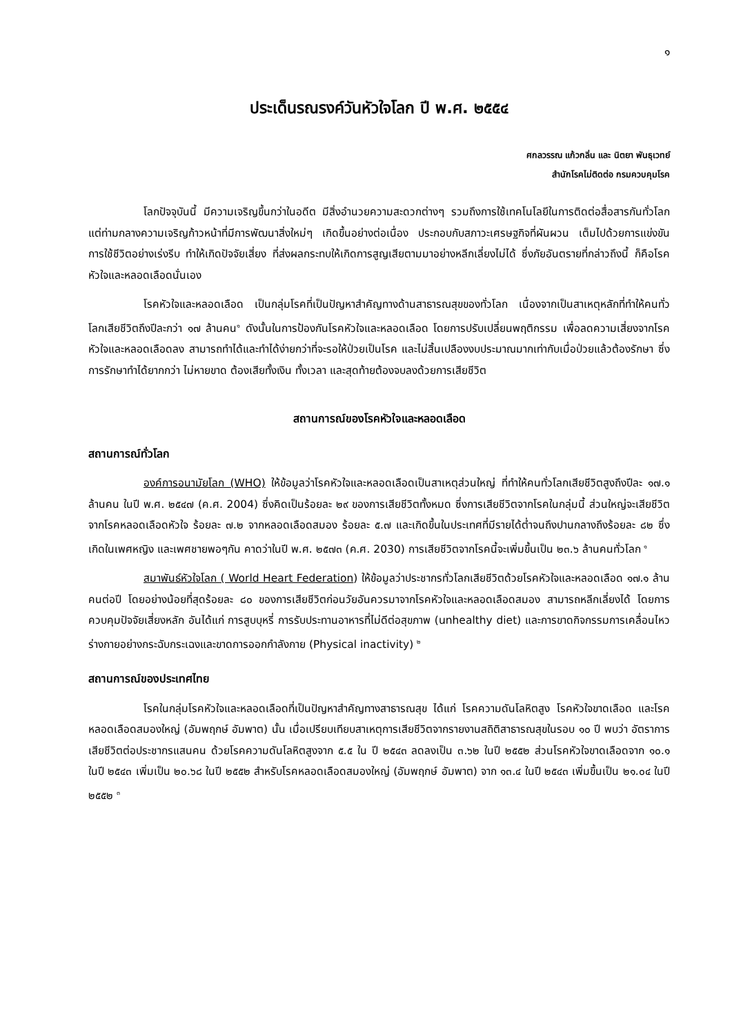๑
ประเด็นรณรงค์วันหัวใจโลก ปี พ.ศ. ๒๕๕๔
ศกลวรรณ แก้วกลิ่น และ นิตยา พันธุเวทย์
สำนักโรคไม่ติดต่อ กรมควบคุมโรค
โลกปัจจุบันนี้ มีความเจริญขึ้นกว่าในอดีต มีสิ่งอำนวยความสะดวกต่างๆ รวมถึงการใช้เทคโนโลยีในการติดต่อสื่อสารกันทั่วโลก แต่ท่ามกลางความเจริญก้าวหน้าที่มีการพัฒนาสิ่งใหม่ๆ เกิดขึ้นอย่างต่อเนื่อง ประกอบกับสภาวะเศรษฐกิจที่ผันผวน เต็มไปด้วยการแข่งขัน การใช้ชีวิตอย่างเร่งรีบ ทำให้เกิดปัจจัยเสี่ยง ที่ส่งผลกระทบให้เกิดการสูญเสียตามมาอย่างหลีกเลี่ยงไม่ได้ ซึ่งภัยอันตรายที่กล่าวถึงนี้ ก็คือโรคหัวใจและหลอดเลือดนั่นเอง
โรคหัวใจและหลอดเลือด เป็นกลุ่มโรคที่เป็นปัญหาสำคัญทางด้านสาธารณสุขของทั่วโลก เนื่องจากเป็นสาเหตุหลักที่ทำให้คนทั่วโลกเสียชีวิตถึงปีละกว่า ๑๗ ล้านคน<sup>๑</sup> ดังนั้นในการป้องกันโรคหัวใจและหลอดเลือด โดยการปรับเปลี่ยนพฤติกรรม เพื่อลดความเสี่ยงจากโรคหัวใจและหลอดเลือดลง สามารถทำได้และทำได้ง่ายกว่าที่จะรอให้ป่วยเป็นโรค และไม่สิ้นเปลืองงบประมาณมากเท่ากับเมื่อป่วยแล้วต้องรักษา ซึ่งการรักษาทำได้ยากกว่า ไม่หายขาด ต้องเสียทั้งเงิน ทั้งเวลา และสุดท้ายต้องจบลงด้วยการเสียชีวิต
สถานการณ์ของโรคหัวใจและหลอดเลือด
สถานการณ์ทั่วโลก
องค์การอนามัยโลก (WHO) ให้ข้อมูลว่าโรคหัวใจและหลอดเลือดเป็นสาเหตุส่วนใหญ่ ที่ทำให้คนทั่วโลกเสียชีวิตสูงถึงปีละ ๑๗.๑ ล้านคน ในปี พ.ศ. ๒๕๔๗ (ค.ศ. 2004) ซึ่งคิดเป็นร้อยละ ๒๙ ของการเสียชีวิตทั้งหมด ซึ่งการเสียชีวิตจากโรคในกลุ่มนี้ ส่วนใหญ่จะเสียชีวิตจากโรคหลอดเลือดหัวใจ ร้อยละ ๗.๒ จากหลอดเลือดสมอง ร้อยละ ๕.๗ และเกิดขึ้นในประเทศที่มีรายได้ต่ำจนถึงปานกลางถึงร้อยละ ๘๒ ซึ่งเกิดในเพศหญิง และเพศชายพอๆกัน คาดว่าในปี พ.ศ. ๒๕๗๓ (ค.ศ. 2030) การเสียชีวิตจากโรคนี้จะเพิ่มขึ้นเป็น ๒๓.๖ ล้านคนทั่วโลก <sup>๑</sup>
สมาพันธ์หัวใจโลก ( World Heart Federation) ให้ข้อมูลว่าประชากรทั่วโลกเสียชีวิตด้วยโรคหัวใจและหลอดเลือด ๑๗.๑ ล้านคนต่อปี โดยอย่างน้อยที่สุดร้อยละ ๘๐ ของการเสียชีวิตก่อนวัยอันควรมาจากโรคหัวใจและหลอดเลือดสมอง สามารถหลีกเลี่ยงได้ โดยการควบคุมปัจจัยเสี่ยงหลัก อันได้แก่ การสูบบุหรี่ การรับประทานอาหารที่ไม่ดีต่อสุขภาพ (unhealthy diet) และการขาดกิจกรรมการเคลื่อนไหวร่างกายอย่างกระฉับกระเฉงและขาดการออกกำลังกาย (Physical inactivity) <sup>๒</sup>
สถานการณ์ของประเทศไทย
โรคในกลุ่มโรคหัวใจและหลอดเลือดที่เป็นปัญหาสำคัญทางสาธารณสุข ได้แก่ โรคความดันโลหิตสูง โรคหัวใจขาดเลือด และโรคหลอดเลือดสมองใหญ่ (อัมพฤกษ์ อัมพาต) นั้น เมื่อเปรียบเทียบสาเหตุการเสียชีวิตจากรายงานสถิติสาธารณสุขในรอบ ๑๐ ปี พบว่า อัตราการเสียชีวิตต่อประชากรแสนคน ด้วยโรคความดันโลหิตสูงจาก ๕.๕ ใน ปี ๒๕๔๓ ลดลงเป็น ๓.๖๒ ในปี ๒๕๕๒ ส่วนโรคหัวใจขาดเลือดจาก ๑๐.๑ ในปี ๒๕๔๓ เพิ่มเป็น ๒๐.๖๘ ในปี ๒๕๕๒ สำหรับโรคหลอดเลือดสมองใหญ่ (อัมพฤกษ์ อัมพาต) จาก ๑๓.๔ ในปี ๒๕๔๓ เพิ่มขึ้นเป็น ๒๑.๐๔ ในปี ๒๕๕๒ <sup>๓</sup>